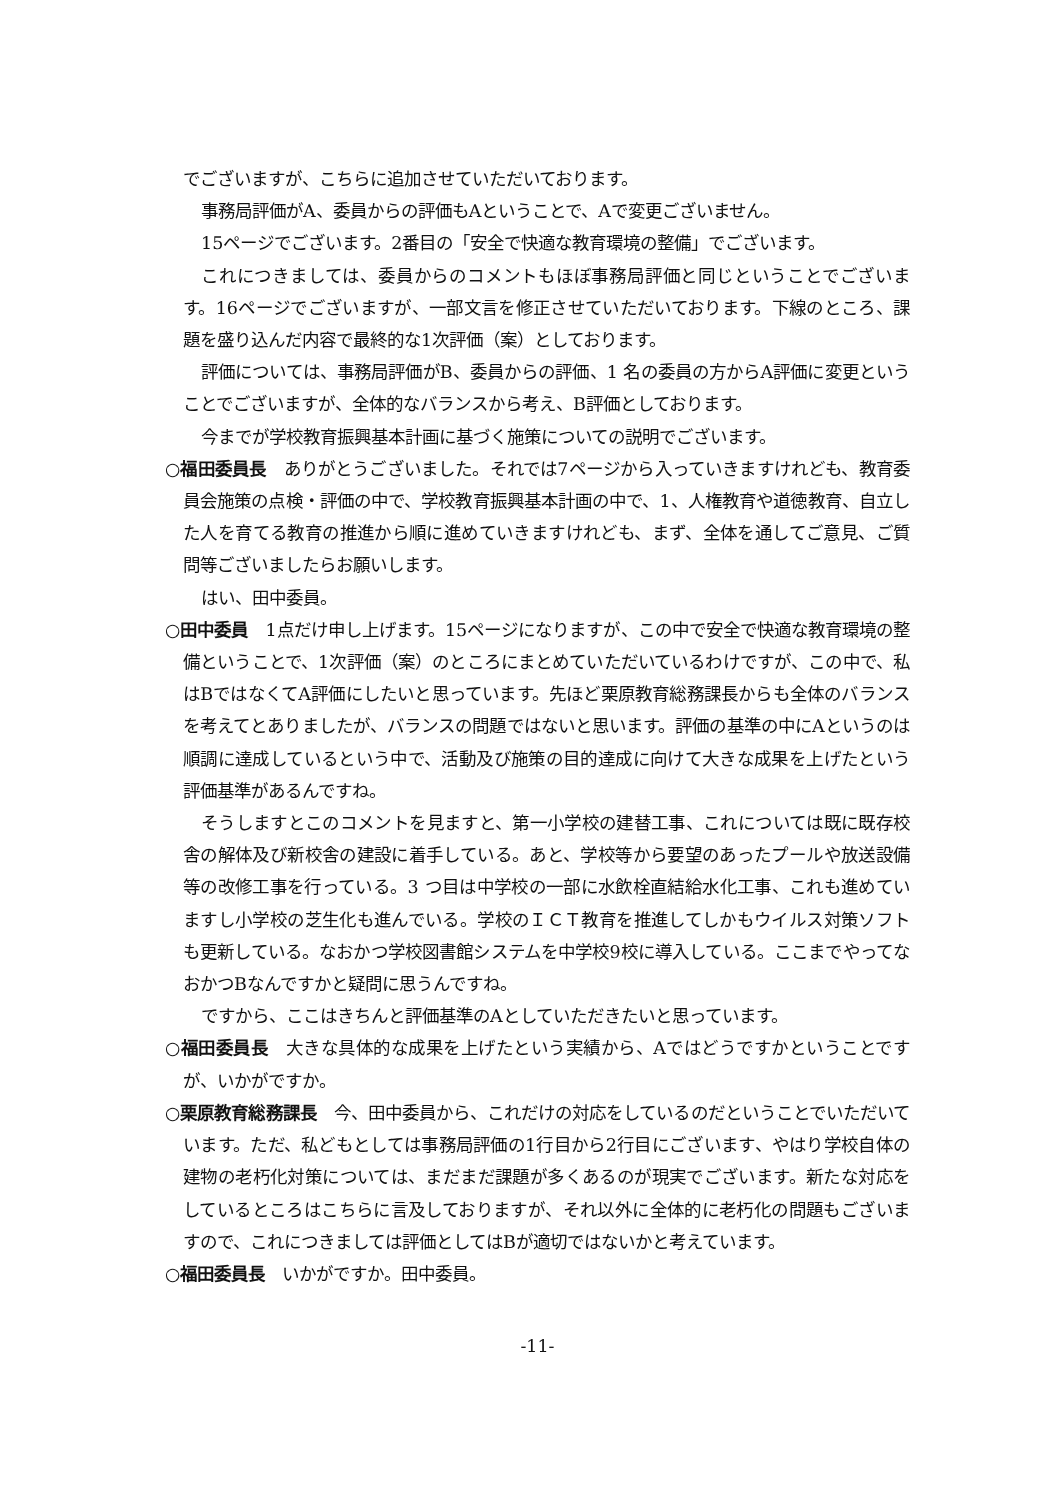でございますが、こちらに追加させていただいております。
事務局評価がA、委員からの評価もAということで、Aで変更ございません。
15ページでございます。2番目の「安全で快適な教育環境の整備」でございます。
これにつきましては、委員からのコメントもほぼ事務局評価と同じということでございます。16ページでございますが、一部文言を修正させていただいております。下線のところ、課題を盛り込んだ内容で最終的な1次評価（案）としております。
評価については、事務局評価がB、委員からの評価、1 名の委員の方からA評価に変更ということでございますが、全体的なバランスから考え、B評価としております。
今までが学校教育振興基本計画に基づく施策についての説明でございます。
○福田委員長　ありがとうございました。それでは7ページから入っていきますけれども、教育委員会施策の点検・評価の中で、学校教育振興基本計画の中で、1、人権教育や道徳教育、自立した人を育てる教育の推進から順に進めていきますけれども、まず、全体を通してご意見、ご質問等ございましたらお願いします。
はい、田中委員。
○田中委員　1点だけ申し上げます。15ページになりますが、この中で安全で快適な教育環境の整備ということで、1次評価（案）のところにまとめていただいているわけですが、この中で、私はBではなくてA評価にしたいと思っています。先ほど栗原教育総務課長からも全体のバランスを考えてとありましたが、バランスの問題ではないと思います。評価の基準の中にAというのは順調に達成しているという中で、活動及び施策の目的達成に向けて大きな成果を上げたという評価基準があるんですね。
そうしますとこのコメントを見ますと、第一小学校の建替工事、これについては既に既存校舎の解体及び新校舎の建設に着手している。あと、学校等から要望のあったプールや放送設備等の改修工事を行っている。3 つ目は中学校の一部に水飲栓直結給水化工事、これも進めていますし小学校の芝生化も進んでいる。学校のＩＣＴ教育を推進してしかもウイルス対策ソフトも更新している。なおかつ学校図書館システムを中学校9校に導入している。ここまでやってなおかつBなんですかと疑問に思うんですね。
ですから、ここはきちんと評価基準のAとしていただきたいと思っています。
○福田委員長　大きな具体的な成果を上げたという実績から、Aではどうですかということですが、いかがですか。
○栗原教育総務課長　今、田中委員から、これだけの対応をしているのだということでいただいています。ただ、私どもとしては事務局評価の1行目から2行目にございます、やはり学校自体の建物の老朽化対策については、まだまだ課題が多くあるのが現実でございます。新たな対応をしているところはこちらに言及しておりますが、それ以外に全体的に老朽化の問題もございますので、これにつきましては評価としてはBが適切ではないかと考えています。
○福田委員長　いかがですか。田中委員。
-11-